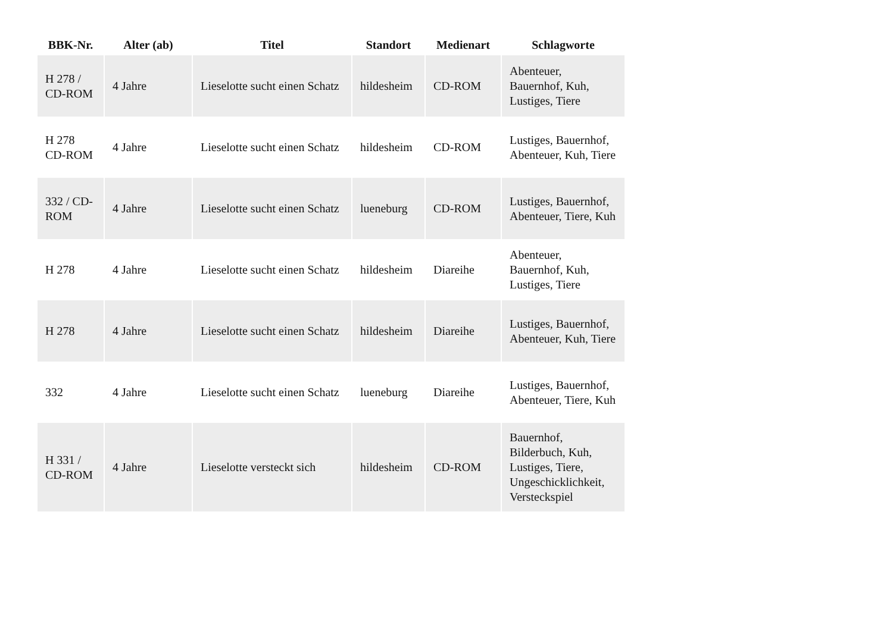| BBK-Nr. | Alter (ab) | Titel | Standort | Medienart | Schlagworte |
| --- | --- | --- | --- | --- | --- |
| H 278 / CD-ROM | 4 Jahre | Lieselotte sucht einen Schatz | hildesheim | CD-ROM | Abenteuer, Bauernhof, Kuh, Lustiges, Tiere |
| H 278 CD-ROM | 4 Jahre | Lieselotte sucht einen Schatz | hildesheim | CD-ROM | Lustiges, Bauernhof, Abenteuer, Kuh, Tiere |
| 332 / CD-ROM | 4 Jahre | Lieselotte sucht einen Schatz | lueneburg | CD-ROM | Lustiges, Bauernhof, Abenteuer, Tiere, Kuh |
| H 278 | 4 Jahre | Lieselotte sucht einen Schatz | hildesheim | Diareihe | Abenteuer, Bauernhof, Kuh, Lustiges, Tiere |
| H 278 | 4 Jahre | Lieselotte sucht einen Schatz | hildesheim | Diareihe | Lustiges, Bauernhof, Abenteuer, Kuh, Tiere |
| 332 | 4 Jahre | Lieselotte sucht einen Schatz | lueneburg | Diareihe | Lustiges, Bauernhof, Abenteuer, Tiere, Kuh |
| H 331 / CD-ROM | 4 Jahre | Lieselotte versteckt sich | hildesheim | CD-ROM | Bauernhof, Bilderbuch, Kuh, Lustiges, Tiere, Ungeschicklichkeit, Versteckspiel |